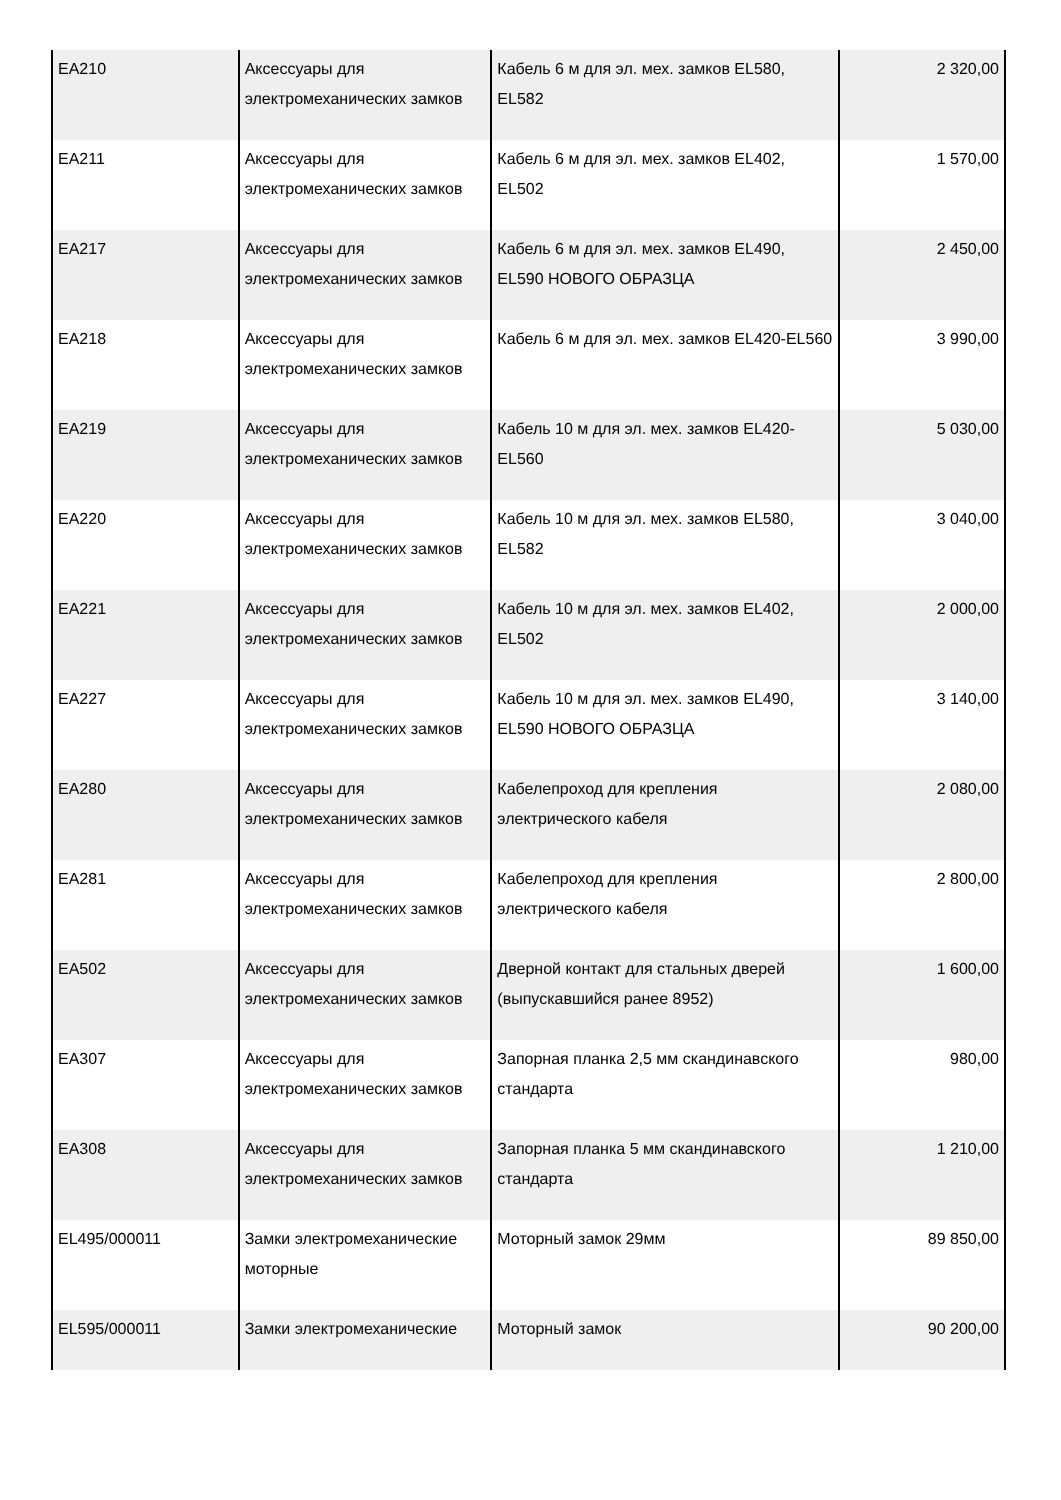| EA210 | Аксессуары для электромеханических замков | Кабель 6 м для эл. мех. замков EL580, EL582 | 2 320,00 |
| EA211 | Аксессуары для электромеханических замков | Кабель 6 м для эл. мех. замков EL402, EL502 | 1 570,00 |
| EA217 | Аксессуары для электромеханических замков | Кабель 6 м для эл. мех. замков EL490, EL590 НОВОГО ОБРАЗЦА | 2 450,00 |
| EA218 | Аксессуары для электромеханических замков | Кабель 6 м для эл. мех. замков EL420-EL560 | 3 990,00 |
| EA219 | Аксессуары для электромеханических замков | Кабель 10 м для эл. мех. замков EL420-EL560 | 5 030,00 |
| EA220 | Аксессуары для электромеханических замков | Кабель 10 м для эл. мех. замков EL580, EL582 | 3 040,00 |
| EA221 | Аксессуары для электромеханических замков | Кабель 10 м для эл. мех. замков EL402, EL502 | 2 000,00 |
| EA227 | Аксессуары для электромеханических замков | Кабель 10 м для эл. мех. замков EL490, EL590 НОВОГО ОБРАЗЦА | 3 140,00 |
| EA280 | Аксессуары для электромеханических замков | Кабелепроход для крепления электрического кабеля | 2 080,00 |
| EA281 | Аксессуары для электромеханических замков | Кабелепроход для крепления электрического кабеля | 2 800,00 |
| EA502 | Аксессуары для электромеханических замков | Дверной контакт для стальных дверей (выпускавшийся ранее 8952) | 1 600,00 |
| EA307 | Аксессуары для электромеханических замков | Запорная планка 2,5 мм скандинавского стандарта | 980,00 |
| EA308 | Аксессуары для электромеханических замков | Запорная планка 5 мм скандинавского стандарта | 1 210,00 |
| EL495/000011 | Замки электромеханические моторные | Моторный замок 29мм | 89 850,00 |
| EL595/000011 | Замки электромеханические | Моторный замок | 90 200,00 |